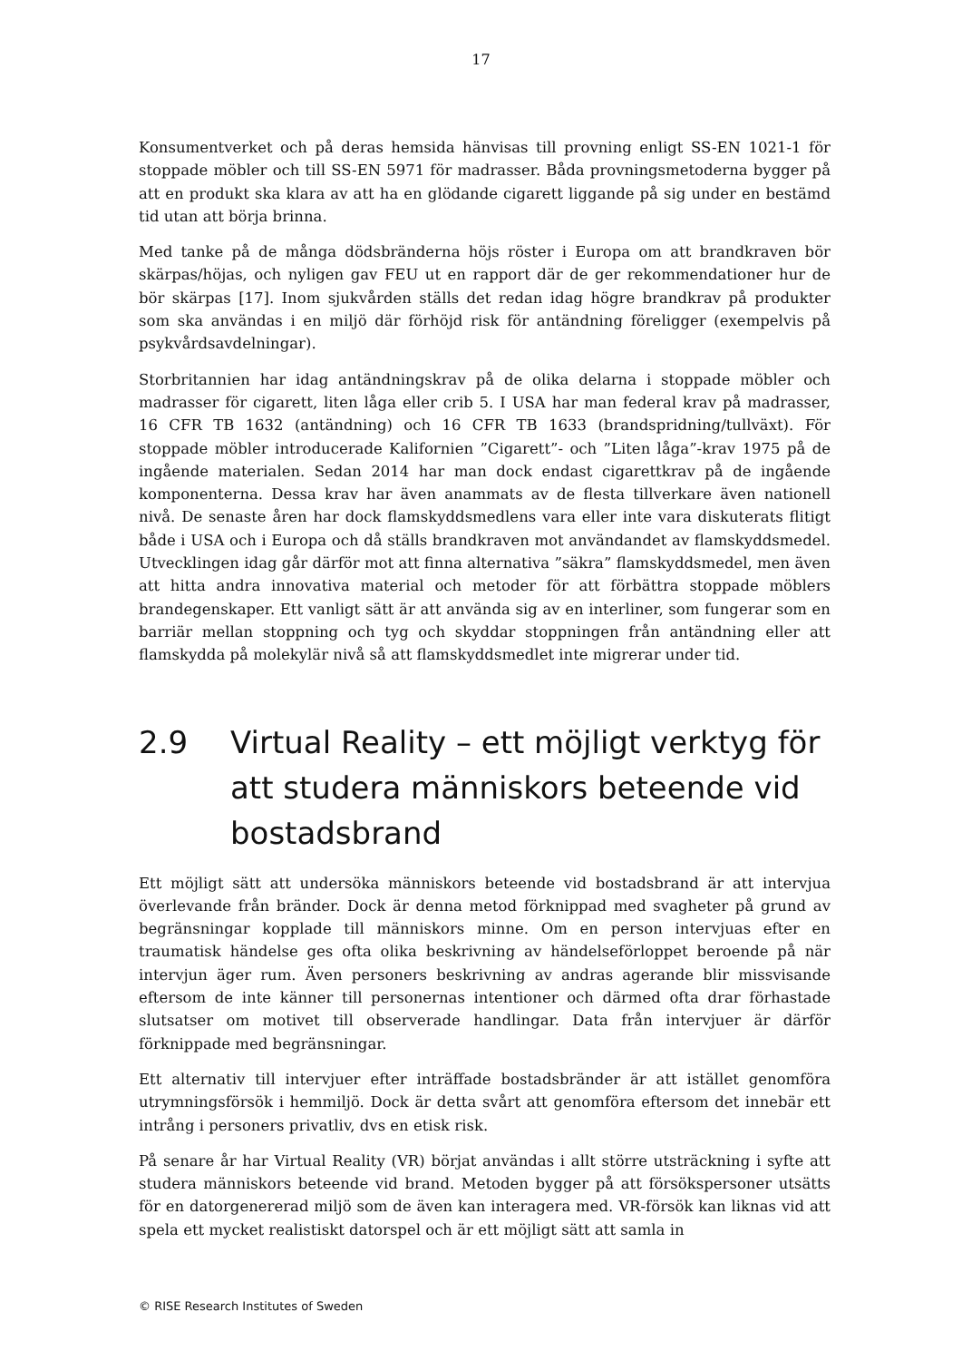17
Konsumentverket och på deras hemsida hänvisas till provning enligt SS-EN 1021-1 för stoppade möbler och till SS-EN 5971 för madrasser. Båda provningsmetoderna bygger på att en produkt ska klara av att ha en glödande cigarett liggande på sig under en bestämd tid utan att börja brinna.
Med tanke på de många dödsbränderna höjs röster i Europa om att brandkraven bör skärpas/höjas, och nyligen gav FEU ut en rapport där de ger rekommendationer hur de bör skärpas [17]. Inom sjukvården ställs det redan idag högre brandkrav på produkter som ska användas i en miljö där förhöjd risk för antändning föreligger (exempelvis på psykvårdsavdelningar).
Storbritannien har idag antändningskrav på de olika delarna i stoppade möbler och madrasser för cigarett, liten låga eller crib 5. I USA har man federal krav på madrasser, 16 CFR TB 1632 (antändning) och 16 CFR TB 1633 (brandspridning/tullväxt). För stoppade möbler introducerade Kalifornien ”Cigarett”- och ”Liten låga”-krav 1975 på de ingående materialen. Sedan 2014 har man dock endast cigarettkrav på de ingående komponenterna. Dessa krav har även anammats av de flesta tillverkare även nationell nivå. De senaste åren har dock flamskyddsmedlens vara eller inte vara diskuterats flitigt både i USA och i Europa och då ställs brandkraven mot användandet av flamskyddsmedel. Utvecklingen idag går därför mot att finna alternativa ”säkra” flamskyddsmedel, men även att hitta andra innovativa material och metoder för att förbättra stoppade möblers brandegenskaper. Ett vanligt sätt är att använda sig av en interliner, som fungerar som en barriär mellan stoppning och tyg och skyddar stoppningen från antändning eller att flamskydda på molekylär nivå så att flamskyddsmedlet inte migrerar under tid.
2.9 Virtual Reality – ett möjligt verktyg för att studera människors beteende vid bostadsbrand
Ett möjligt sätt att undersöka människors beteende vid bostadsbrand är att intervjua överlevande från bränder. Dock är denna metod förknippad med svagheter på grund av begränsningar kopplade till människors minne. Om en person intervjuas efter en traumatisk händelse ges ofta olika beskrivning av händelseförloppet beroende på när intervjun äger rum. Även personers beskrivning av andras agerande blir missvisande eftersom de inte känner till personernas intentioner och därmed ofta drar förhastade slutsatser om motivet till observerade handlingar. Data från intervjuer är därför förknippade med begränsningar.
Ett alternativ till intervjuer efter inträffade bostadsbränder är att istället genomföra utrymningsförsök i hemmiljö. Dock är detta svårt att genomföra eftersom det innebär ett intrång i personers privatliv, dvs en etisk risk.
På senare år har Virtual Reality (VR) börjat användas i allt större utsträckning i syfte att studera människors beteende vid brand. Metoden bygger på att försökspersoner utsätts för en datorgenererad miljö som de även kan interagera med. VR-försök kan liknas vid att spela ett mycket realistiskt datorspel och är ett möjligt sätt att samla in
© RISE Research Institutes of Sweden